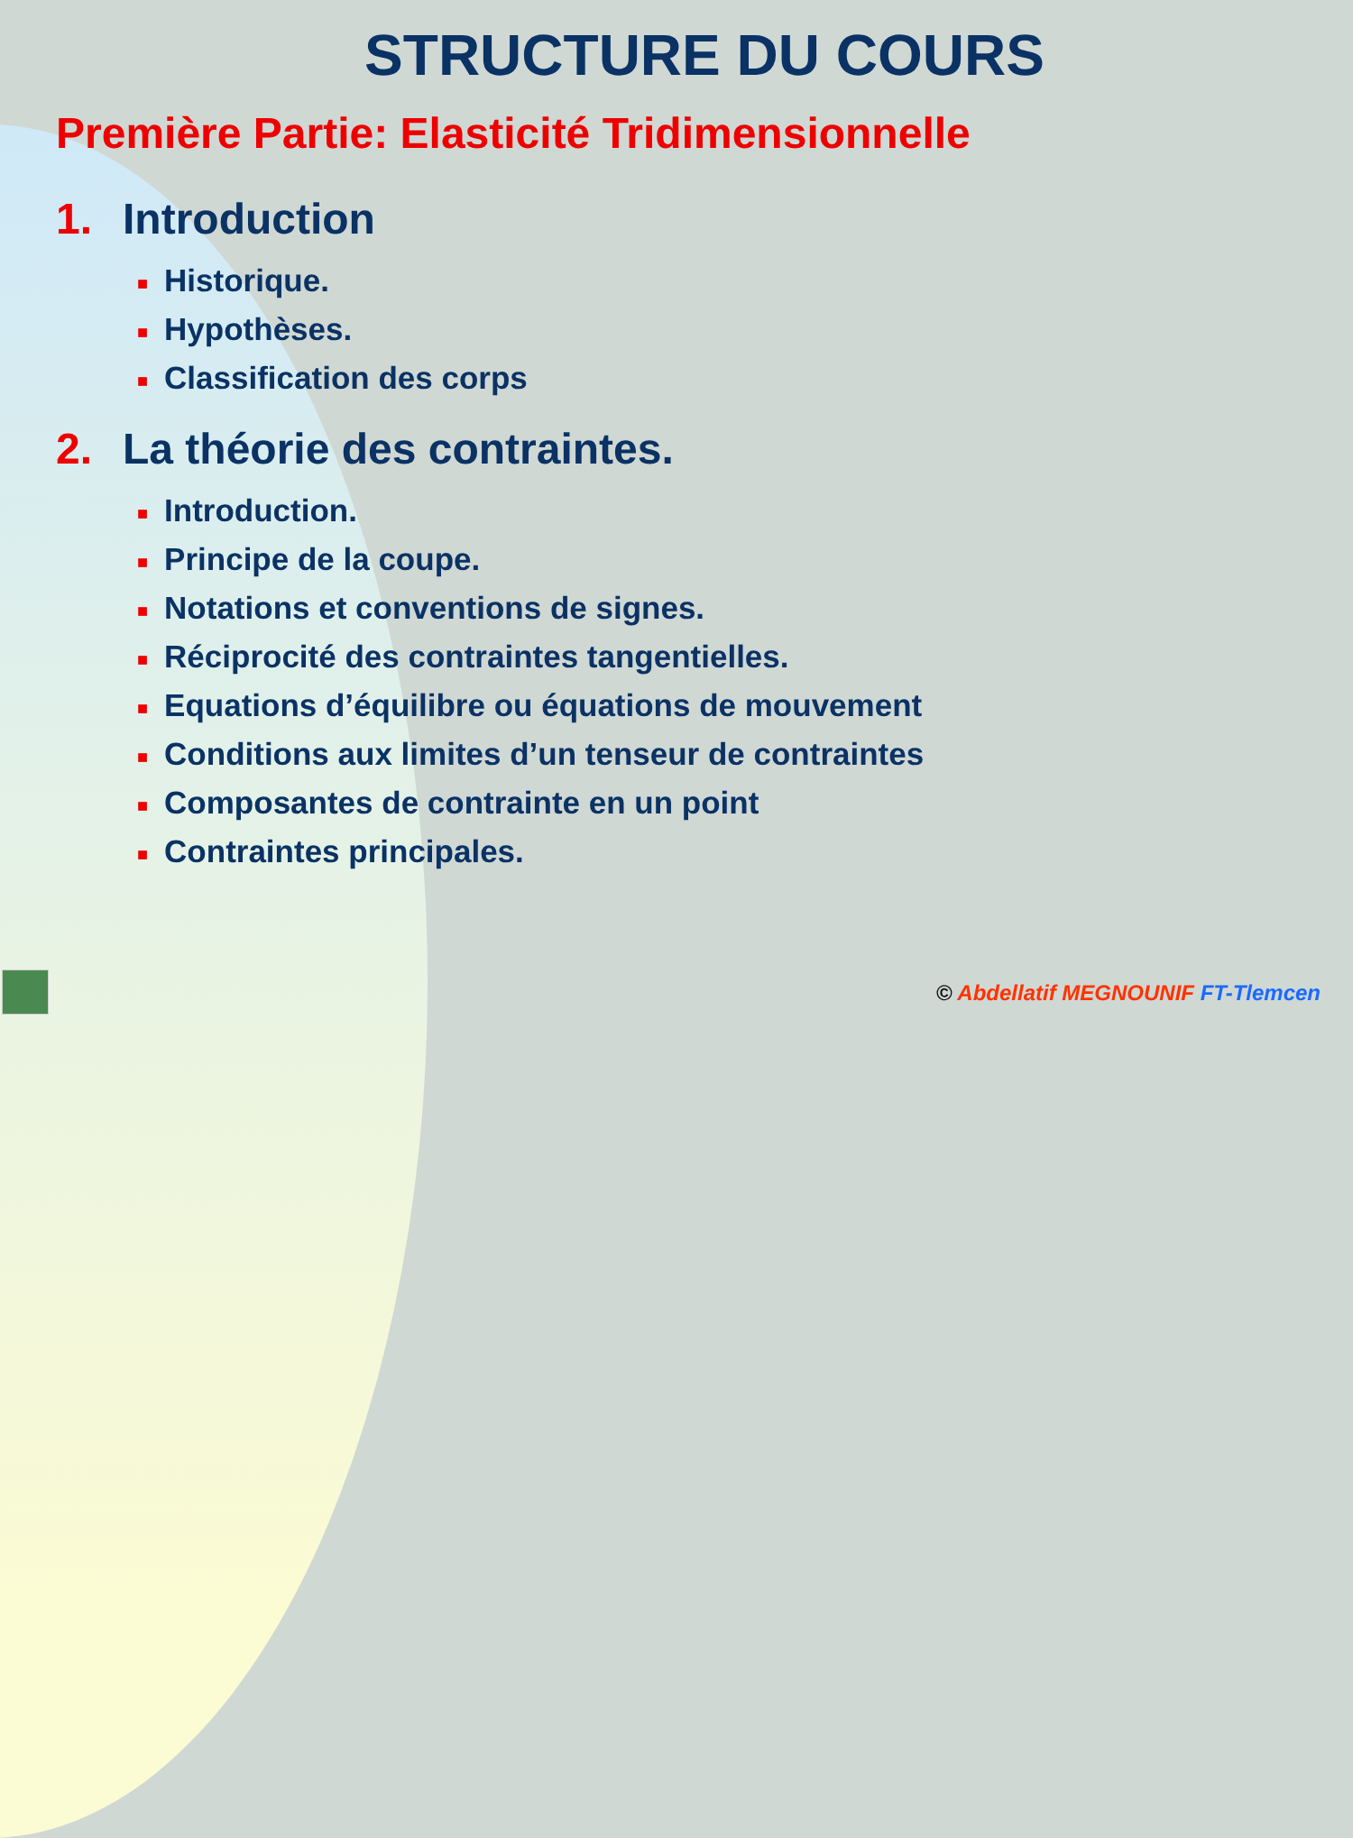STRUCTURE DU COURS
Première Partie: Elasticité Tridimensionnelle
1. Introduction
■ Historique.
■ Hypothèses.
■ Classification des corps
2. La théorie des contraintes.
■ Introduction.
■ Principe de la coupe.
■ Notations et conventions de signes.
■ Réciprocité des contraintes tangentielles.
■ Equations d’équilibre ou équations de mouvement
■ Conditions aux limites d’un tenseur de contraintes
■ Composantes de contrainte en un point
■ Contraintes principales.
© Abdellatif MEGNOUNIF FT-Tlemcen